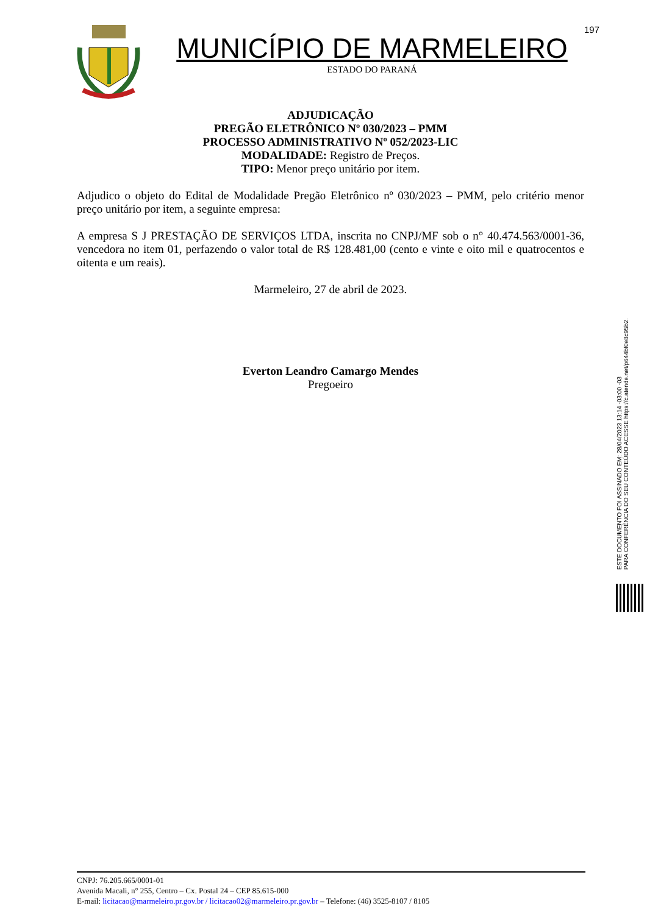197
MUNICÍPIO DE MARMELEIRO
ESTADO DO PARANÁ
ADJUDICAÇÃO
PREGÃO ELETRÔNICO Nº 030/2023 – PMM
PROCESSO ADMINISTRATIVO Nº 052/2023-LIC
MODALIDADE: Registro de Preços.
TIPO: Menor preço unitário por item.
Adjudico o objeto do Edital de Modalidade Pregão Eletrônico nº 030/2023 – PMM, pelo critério menor preço unitário por item, a seguinte empresa:
A empresa S J PRESTAÇÃO DE SERVIÇOS LTDA, inscrita no CNPJ/MF sob o n° 40.474.563/0001-36, vencedora no item 01, perfazendo o valor total de R$ 128.481,00 (cento e vinte e oito mil e quatrocentos e oitenta e um reais).
Marmeleiro, 27 de abril de 2023.
Everton Leandro Camargo Mendes
Pregoeiro
ESTE DOCUMENTO FOI ASSINADO EM: 28/04/2023 13:14 -03:00 -03
PARA CONFERÊNCIA DO SEU CONTEÚDO ACESSE https://c.atende.net/p644bf0e8c95b2.
CNPJ: 76.205.665/0001-01
Avenida Macali, n° 255, Centro – Cx. Postal 24 – CEP 85.615-000
E-mail: licitacao@marmeleiro.pr.gov.br / licitacao02@marmeleiro.pr.gov.br – Telefone: (46) 3525-8107 / 8105